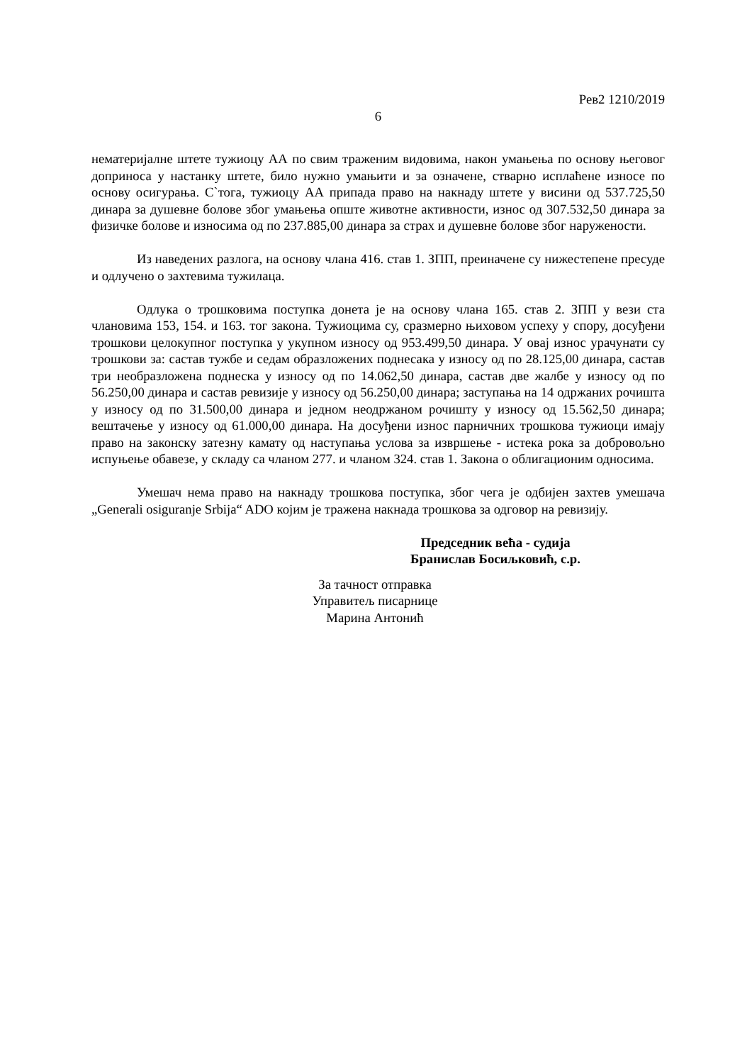Рев2 1210/2019
6
нематеријалне штете тужиоцу АА по свим траженим видовима, након умањења по основу његовог доприноса у настанку штете, било нужно умањити и за означене, стварно исплаћене износе по основу осигурања. С`тога, тужиоцу АА припада право на накнаду штете у висини од 537.725,50 динара за душевне болове због умањења опште животне активности, износ од 307.532,50 динара за физичке болове и износима од по 237.885,00 динара за страх и душевне болове због наружености.
Из наведених разлога, на основу члана 416. став 1. ЗПП, преиначене су нижестепене пресуде и одлучено о захтевима тужилаца.
Одлука о трошковима поступка донета је на основу члана 165. став 2. ЗПП у вези ста члановима 153, 154. и 163. тог закона. Тужиоцима су, сразмерно њиховом успеху у спору, досуђени трошкови целокупног поступка у укупном износу од 953.499,50 динара. У овај износ урачунати су трошкови за: састав тужбе и седам образложених поднесака у износу од по 28.125,00 динара, састав три необразложена поднеска у износу од по 14.062,50 динара, састав две жалбе у износу од по 56.250,00 динара и састав ревизије у износу од 56.250,00 динара; заступања на 14 одржаних рочишта у износу од по 31.500,00 динара и једном неодржаном рочишту у износу од 15.562,50 динара; вештачење у износу од 61.000,00 динара. На досуђени износ парничних трошкова тужиоци имају право на законску затезну камату од наступања услова за извршење - истека рока за добровољно испуњење обавезе, у складу са чланом 277. и чланом 324. став 1. Закона о облигационим односима.
Умешач нема право на накнаду трошкова поступка, због чега је одбијен захтев умешача „Generali osiguranje Srbija“ ADO којим је тражена накнада трошкова за одговор на ревизију.
Председник већа - судија
Бранислав Босиљковић, с.р.
За тачност отправка
Управитељ писарнице
Марина Антонић